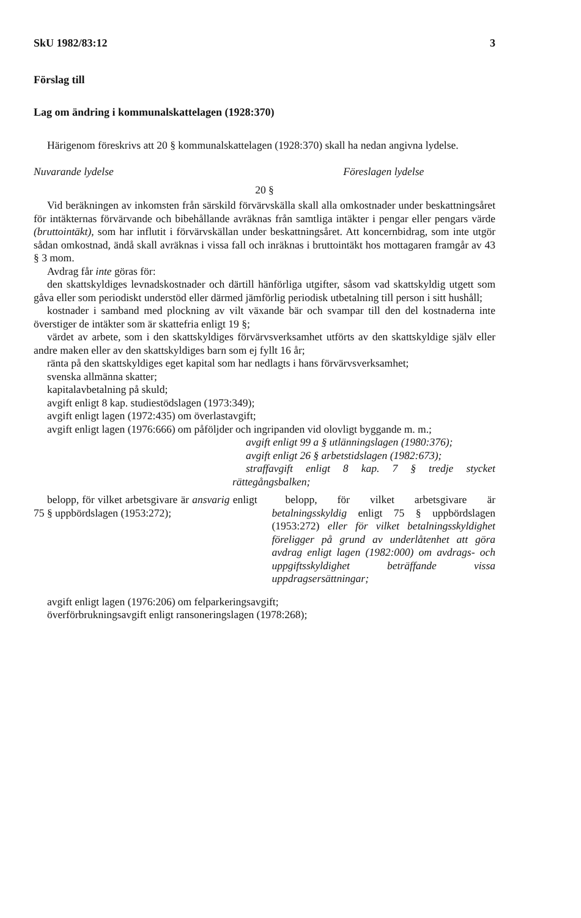SkU 1982/83:12 3
Förslag till
Lag om ändring i kommunalskattelagen (1928:370)
Härigenom föreskrivs att 20 § kommunalskattelagen (1928:370) skall ha nedan angivna lydelse.
Nuvarande lydelse Föreslagen lydelse
20 §
Vid beräkningen av inkomsten från särskild förvärvskälla skall alla omkostnader under beskattningsåret för intäkternas förvärvande och bibehållande avräknas från samtliga intäkter i pengar eller pengars värde (bruttointäkt), som har influtit i förvärvskällan under beskattningsåret. Att koncernbidrag, som inte utgör sådan omkostnad, ändå skall avräknas i vissa fall och inräknas i bruttointäkt hos mottagaren framgår av 43 § 3 mom.
Avdrag får inte göras för:
den skattskyldiges levnadskostnader och därtill hänförliga utgifter, såsom vad skattskyldig utgett som gåva eller som periodiskt understöd eller därmed jämförlig periodisk utbetalning till person i sitt hushåll;
kostnader i samband med plockning av vilt växande bär och svampar till den del kostnaderna inte överstiger de intäkter som är skattefria enligt 19 §;
värdet av arbete, som i den skattskyldiges förvärvsverksamhet utförts av den skattskyldige själv eller andre maken eller av den skattskyldiges barn som ej fyllt 16 år;
ränta på den skattskyldiges eget kapital som har nedlagts i hans förvärvsverksamhet;
svenska allmänna skatter;
kapitalavbetalning på skuld;
avgift enligt 8 kap. studiestödslagen (1973:349);
avgift enligt lagen (1972:435) om överlastavgift;
avgift enligt lagen (1976:666) om påföljder och ingripanden vid olovligt byggande m. m.;
avgift enligt 99 a § utlänningslagen (1980:376);
avgift enligt 26 § arbetstidslagen (1982:673);
straffavgift enligt 8 kap. 7 § tredje stycket rättegångsbalken;
belopp, för vilket arbetsgivare är ansvarig enligt 75 § uppbördslagen (1953:272);
belopp, för vilket arbetsgivare är betalningsskyldig enligt 75 § uppbördslagen (1953:272) eller för vilket betalningsskyldighet föreligger på grund av underlåtenhet att göra avdrag enligt lagen (1982:000) om avdrags- och uppgiftsskyldighet beträffande vissa uppdragsersättningar;
avgift enligt lagen (1976:206) om felparkeringsavgift;
överförbrukningsavgift enligt ransoneringslagen (1978:268);